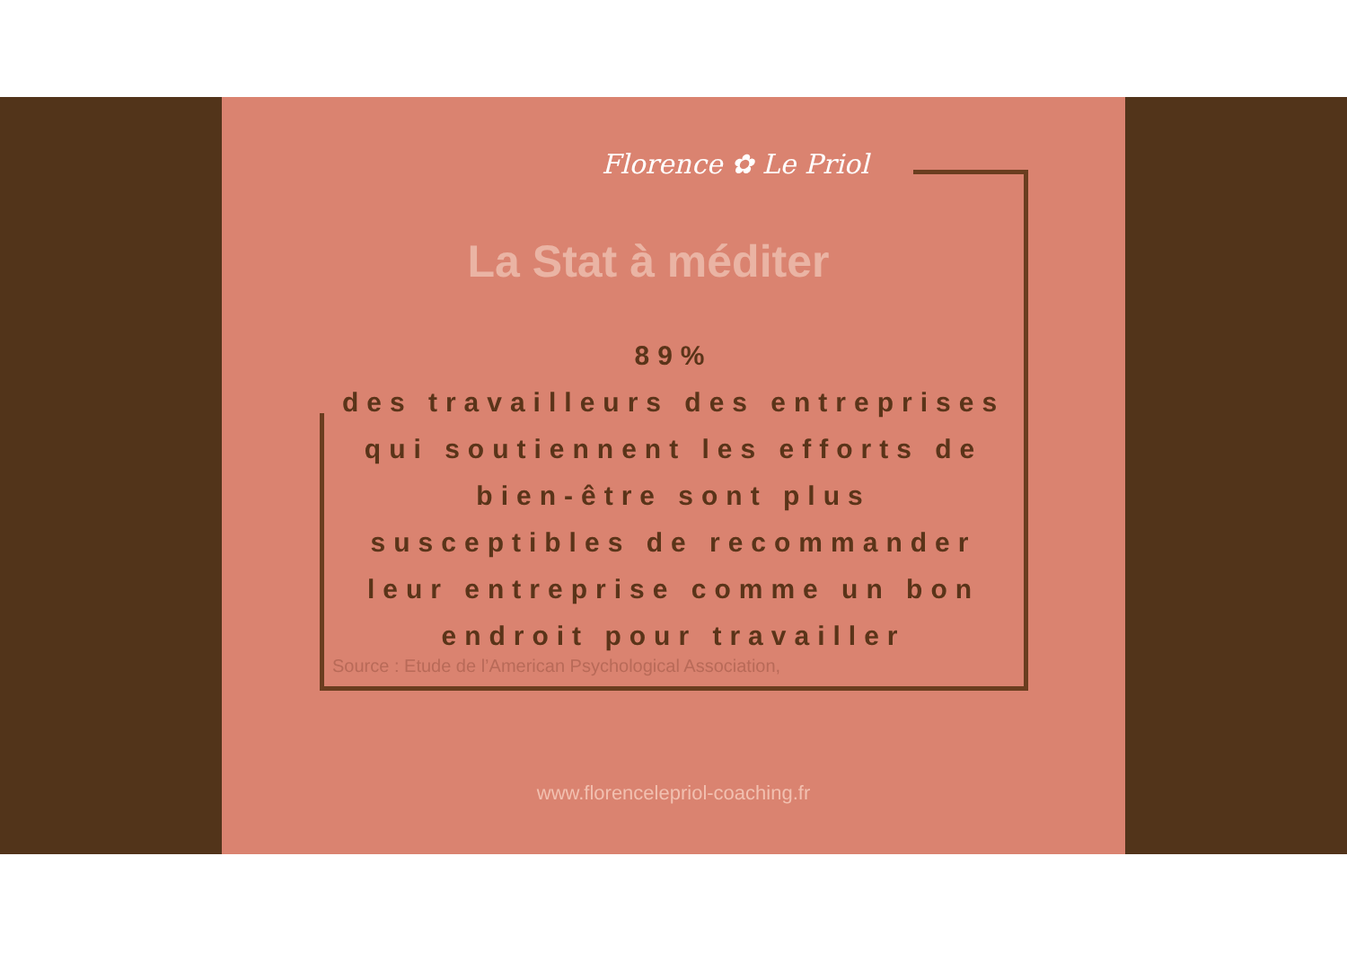Florence ✿ Le Priol
La Stat à méditer
89%
des travailleurs des entreprises qui soutiennent les efforts de bien-être sont plus susceptibles de recommander leur entreprise comme un bon endroit pour travailler
Source : Etude de l’American Psychological Association,
www.florencelepriol-coaching.fr